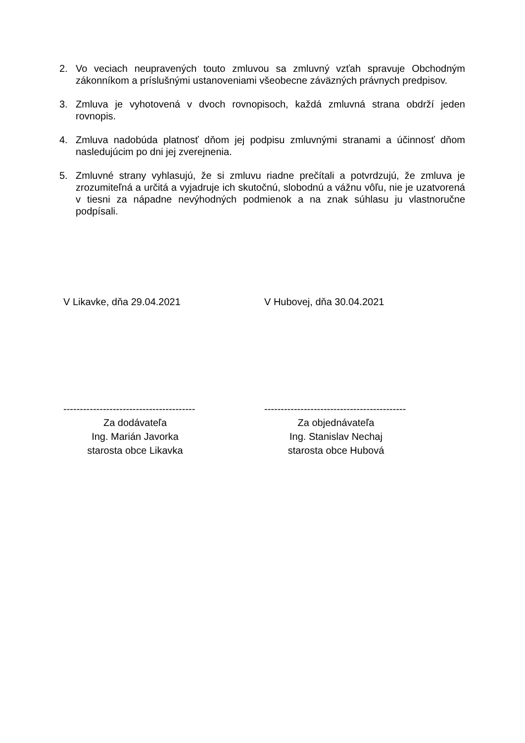2. Vo veciach neupravených touto zmluvou sa zmluvný vzťah spravuje Obchodným zákonníkom a príslušnými ustanoveniami všeobecne záväzných právnych predpisov.
3. Zmluva je vyhotovená v dvoch rovnopisoch, každá zmluvná strana obdrží jeden rovnopis.
4. Zmluva nadobúda platnosť dňom jej podpisu zmluvnými stranami a účinnosť dňom nasledujúcim po dni jej zverejnenia.
5. Zmluvné strany vyhlasujú, že si zmluvu riadne prečítali a potvrdzujú, že zmluva je zrozumiteľná a určitá a vyjadruje ich skutočnú, slobodnú a vážnu vôľu, nie je uzatvorená v tiesni za nápadne nevýhodných podmienok a na znak súhlasu ju vlastnoručne podpísali.
V Likavke, dňa 29.04.2021 V Hubovej, dňa 30.04.2021
----------------------------------------
Za dodávateľa
Ing. Marián Javorka
starosta obce Likavka
-------------------------------------------
Za objednávateľa
Ing. Stanislav Nechaj
starosta obce Hubová